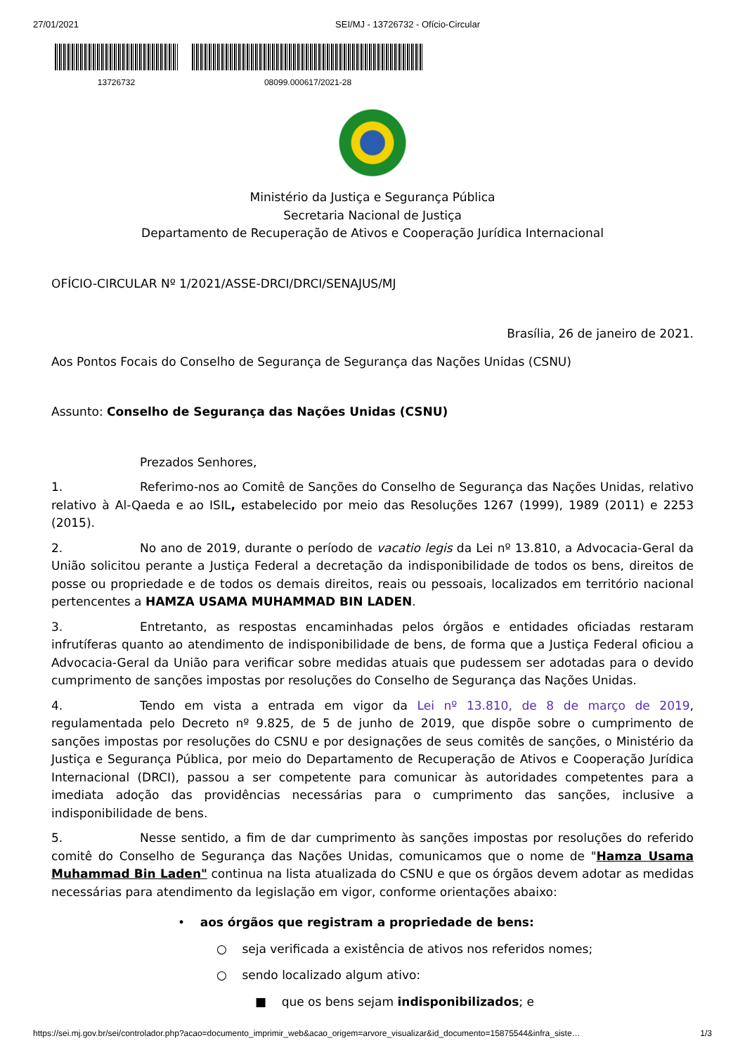27/01/2021 SEI/MJ - 13726732 - Ofício-Circular
13726732 08099.000617/2021-28
Ministério da Justiça e Segurança Pública
Secretaria Nacional de Justiça
Departamento de Recuperação de Ativos e Cooperação Jurídica Internacional
OFÍCIO-CIRCULAR Nº 1/2021/ASSE-DRCI/DRCI/SENAJUS/MJ
Brasília, 26 de janeiro de 2021.
Aos Pontos Focais do Conselho de Segurança de Segurança das Nações Unidas (CSNU)
Assunto: Conselho de Segurança das Nações Unidas (CSNU)
Prezados Senhores,
1. Referimo-nos ao Comitê de Sanções do Conselho de Segurança das Nações Unidas, relativo relativo à Al-Qaeda e ao ISIL, estabelecido por meio das Resoluções 1267 (1999), 1989 (2011) e 2253 (2015).
2. No ano de 2019, durante o período de vacatio legis da Lei nº 13.810, a Advocacia-Geral da União solicitou perante a Justiça Federal a decretação da indisponibilidade de todos os bens, direitos de posse ou propriedade e de todos os demais direitos, reais ou pessoais, localizados em território nacional pertencentes a HAMZA USAMA MUHAMMAD BIN LADEN.
3. Entretanto, as respostas encaminhadas pelos órgãos e entidades oficiadas restaram infrutíferas quanto ao atendimento de indisponibilidade de bens, de forma que a Justiça Federal oficiou a Advocacia-Geral da União para verificar sobre medidas atuais que pudessem ser adotadas para o devido cumprimento de sanções impostas por resoluções do Conselho de Segurança das Nações Unidas.
4. Tendo em vista a entrada em vigor da Lei nº 13.810, de 8 de março de 2019, regulamentada pelo Decreto nº 9.825, de 5 de junho de 2019, que dispõe sobre o cumprimento de sanções impostas por resoluções do CSNU e por designações de seus comitês de sanções, o Ministério da Justiça e Segurança Pública, por meio do Departamento de Recuperação de Ativos e Cooperação Jurídica Internacional (DRCI), passou a ser competente para comunicar às autoridades competentes para a imediata adoção das providências necessárias para o cumprimento das sanções, inclusive a indisponibilidade de bens.
5. Nesse sentido, a fim de dar cumprimento às sanções impostas por resoluções do referido comitê do Conselho de Segurança das Nações Unidas, comunicamos que o nome de "Hamza Usama Muhammad Bin Laden" continua na lista atualizada do CSNU e que os órgãos devem adotar as medidas necessárias para atendimento da legislação em vigor, conforme orientações abaixo:
• aos órgãos que registram a propriedade de bens:
○ seja verificada a existência de ativos nos referidos nomes;
○ sendo localizado algum ativo:
■ que os bens sejam indisponibilizados; e
https://sei.mj.gov.br/sei/controlador.php?acao=documento_imprimir_web&acao_origem=arvore_visualizar&id_documento=15875544&infra_siste… 1/3